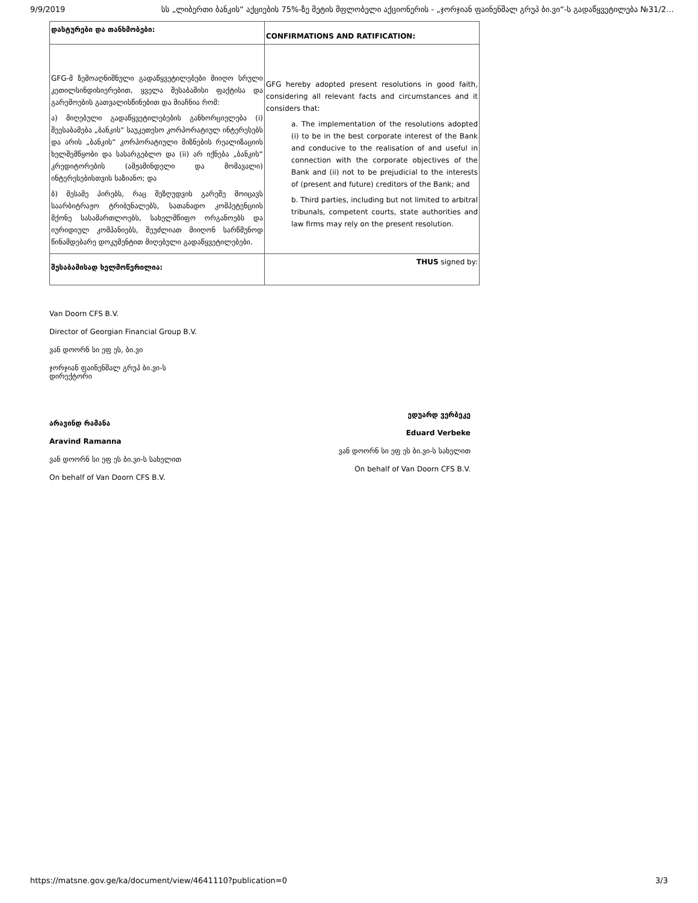9/9/2019 სს „ლიბერთი ბანკის“ აქციების 75%-ზე მეტის მფლობელი აქციონერის - „ჯორჯიან ფაინენშალ გრუპ ბი.ვი“-ს გადაწყვეტილება №31/2…
| დასტურები და თანხმობები: | CONFIRMATIONS AND RATIFICATION: |
| GFG-მ ზემოაღნიშნული გადაწყვეტილებები მიიღო სრული კეთილსინდისიერებით, ყველა შესაბამისი ფაქტისა და გარემოების გათვალისწინებით და მიაჩნია რომ: ა) მიღებული გადაწყვეტილებების განხორციელება (i) შეესაბამება „ბანკის“ საუკეთესო კორპორატიულ ინტერესებს და არის „ბანკის“ კორპორატიული მიზნების რეალიზაციის ხელშემწყობი და სასარგებლო და (ii) არ იქნება „ბანკის“ კრედიტორების (ამჟამინდელი და მომავალი) ინტერესებისთვის საზიანო; და ბ) მესამე პირებს, რაც შეზღუდვის გარეშე მოიცავს საარბიტრაჟო ტრიბუნალებს, სათანადო კომპეტენციის მქონე სასამართლოებს, სახელმწიფო ორგანოებს და იურიდიულ კომპანიებს, შეუძლიათ მიიღონ სარწმუნოდ წინამდებარე დოკუმენტით მიღებული გადაწყვეტილებები. | GFG hereby adopted present resolutions in good faith, considering all relevant facts and circumstances and it considers that: a. The implementation of the resolutions adopted (i) to be in the best corporate interest of the Bank and conducive to the realisation of and useful in connection with the corporate objectives of the Bank and (ii) not to be prejudicial to the interests of (present and future) creditors of the Bank; and b. Third parties, including but not limited to arbitral tribunals, competent courts, state authorities and law firms may rely on the present resolution. |
| შესაბამისად ხელმოწერილია: | THUS signed by: |
Van Doorn CFS B.V.
Director of Georgian Financial Group B.V.
ვან დოორნ სი ეფ ეს, ბი.ვი
ჯორჯიან ფაინენშალ გრუპ ბი.ვი-ს
დირექტორი
არავინდ რამანა
Aravind Ramanna
ვან დოორნ სი ეფ ეს ბი.ვი-ს სახელით
On behalf of Van Doorn CFS B.V.
ედუარდ ვერბეკე
Eduard Verbeke
ვან დოორნ სი ეფ ეს ბი.ვი-ს სახელით
On behalf of Van Doorn CFS B.V.
https://matsne.gov.ge/ka/document/view/4641110?publication=0 3/3